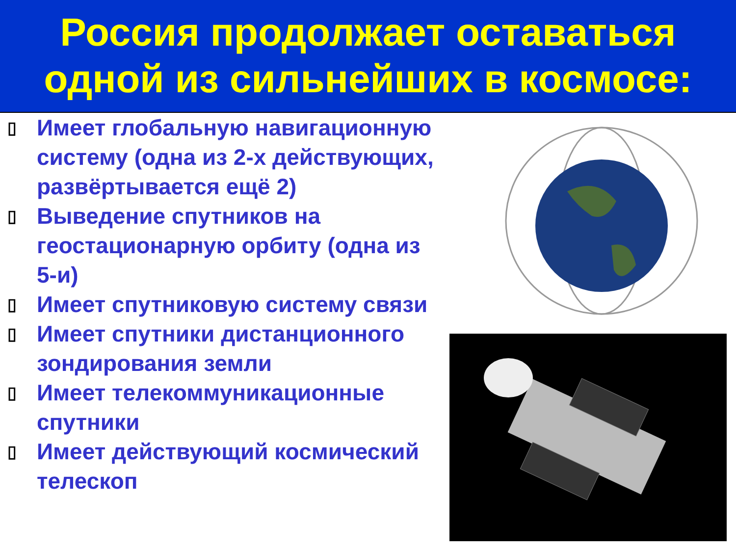Россия продолжает оставаться
одной из сильнейших в космосе:
▯ Имеет глобальную навигационную систему (одна из 2-х действующих, развёртывается ещё 2)
▯ Выведение спутников на геостационарную орбиту (одна из 5-и)
▯ Имеет спутниковую систему связи
▯ Имеет спутники дистанционного зондирования земли
▯ Имеет телекоммуникационные спутники
▯ Имеет действующий космический телескоп